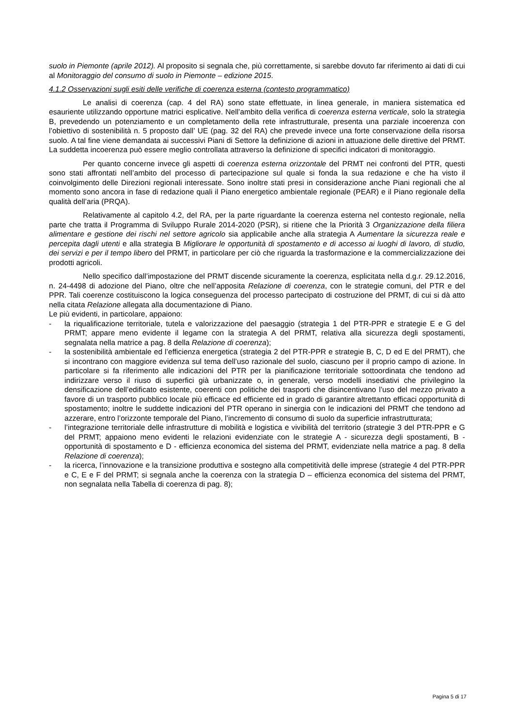suolo in Piemonte (aprile 2012). Al proposito si segnala che, più correttamente, si sarebbe dovuto far riferimento ai dati di cui al Monitoraggio del consumo di suolo in Piemonte – edizione 2015.
4.1.2 Osservazioni sugli esiti delle verifiche di coerenza esterna (contesto programmatico)
Le analisi di coerenza (cap. 4 del RA) sono state effettuate, in linea generale, in maniera sistematica ed esauriente utilizzando opportune matrici esplicative. Nell’ambito della verifica di coerenza esterna verticale, solo la strategia B, prevedendo un potenziamento e un completamento della rete infrastrutturale, presenta una parziale incoerenza con l’obiettivo di sostenibilità n. 5 proposto dall’ UE (pag. 32 del RA) che prevede invece una forte conservazione della risorsa suolo. A tal fine viene demandata ai successivi Piani di Settore la definizione di azioni in attuazione delle direttive del PRMT. La suddetta incoerenza può essere meglio controllata attraverso la definizione di specifici indicatori di monitoraggio.
Per quanto concerne invece gli aspetti di coerenza esterna orizzontale del PRMT nei confronti del PTR, questi sono stati affrontati nell’ambito del processo di partecipazione sul quale si fonda la sua redazione e che ha visto il coinvolgimento delle Direzioni regionali interessate. Sono inoltre stati presi in considerazione anche Piani regionali che al momento sono ancora in fase di redazione quali il Piano energetico ambientale regionale (PEAR) e il Piano regionale della qualità dell’aria (PRQA).
Relativamente al capitolo 4.2, del RA, per la parte riguardante la coerenza esterna nel contesto regionale, nella parte che tratta il Programma di Sviluppo Rurale 2014-2020 (PSR), si ritiene che la Priorità 3 Organizzazione della filiera alimentare e gestione dei rischi nel settore agricolo sia applicabile anche alla strategia A Aumentare la sicurezza reale e percepita dagli utenti e alla strategia B Migliorare le opportunità di spostamento e di accesso ai luoghi di lavoro, di studio, dei servizi e per il tempo libero del PRMT, in particolare per ciò che riguarda la trasformazione e la commercializzazione dei prodotti agricoli.
Nello specifico dall’impostazione del PRMT discende sicuramente la coerenza, esplicitata nella d.g.r. 29.12.2016, n. 24-4498 di adozione del Piano, oltre che nell’apposita Relazione di coerenza, con le strategie comuni, del PTR e del PPR. Tali coerenze costituiscono la logica conseguenza del processo partecipato di costruzione del PRMT, di cui si dà atto nella citata Relazione allegata alla documentazione di Piano.
Le più evidenti, in particolare, appaiono:
- la riqualificazione territoriale, tutela e valorizzazione del paesaggio (strategia 1 del PTR-PPR e strategie E e G del PRMT; appare meno evidente il legame con la strategia A del PRMT, relativa alla sicurezza degli spostamenti, segnalata nella matrice a pag. 8 della Relazione di coerenza);
- la sostenibilità ambientale ed l’efficienza energetica (strategia 2 del PTR-PPR e strategie B, C, D ed E del PRMT), che si incontrano con maggiore evidenza sul tema dell’uso razionale del suolo, ciascuno per il proprio campo di azione. In particolare si fa riferimento alle indicazioni del PTR per la pianificazione territoriale sottoordinata che tendono ad indirizzare verso il riuso di superfici già urbanizzate o, in generale, verso modelli insediativi che privilegino la densificazione dell’edificato esistente, coerenti con politiche dei trasporti che disincentivano l’uso del mezzo privato a favore di un trasporto pubblico locale più efficace ed efficiente ed in grado di garantire altrettanto efficaci opportunità di spostamento; inoltre le suddette indicazioni del PTR operano in sinergia con le indicazioni del PRMT che tendono ad azzerare, entro l’orizzonte temporale del Piano, l’incremento di consumo di suolo da superficie infrastrutturata;
- l’integrazione territoriale delle infrastrutture di mobilità e logistica e vivibilità del territorio (strategie 3 del PTR-PPR e G del PRMT; appaiono meno evidenti le relazioni evidenziate con le strategie A - sicurezza degli spostamenti, B - opportunità di spostamento e D - efficienza economica del sistema del PRMT, evidenziate nella matrice a pag. 8 della Relazione di coerenza);
- la ricerca, l’innovazione e la transizione produttiva e sostegno alla competitività delle imprese (strategie 4 del PTR-PPR e C, E e F del PRMT; si segnala anche la coerenza con la strategia D – efficienza economica del sistema del PRMT, non segnalata nella Tabella di coerenza di pag. 8);
Pagina 5 di 17